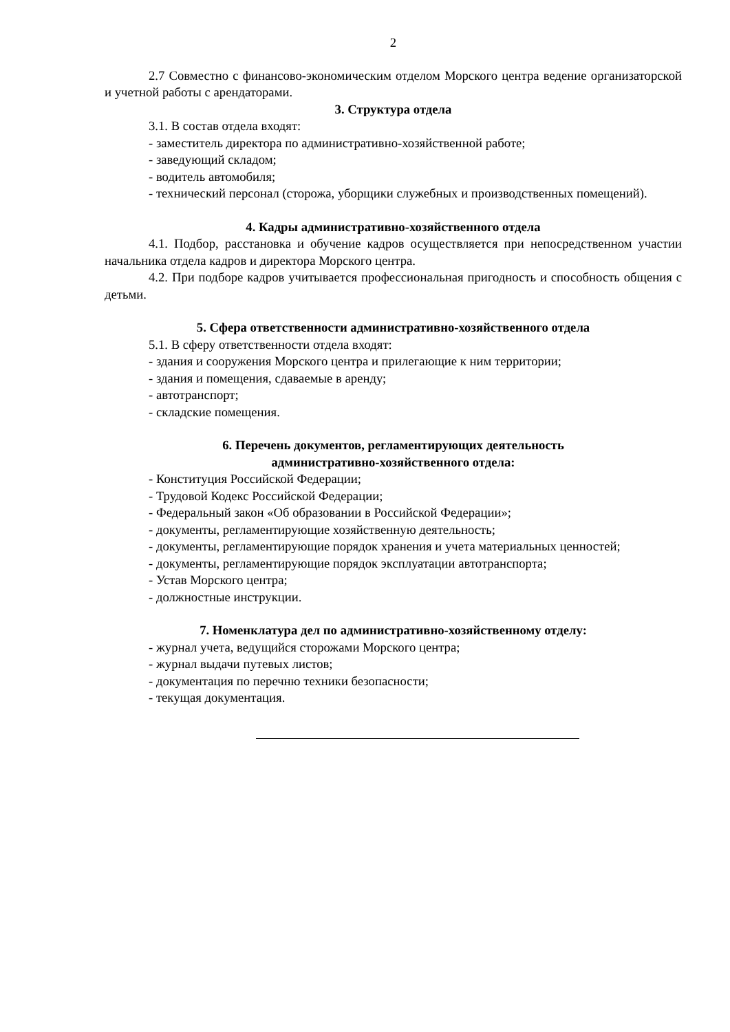2
2.7 Совместно с финансово-экономическим отделом Морского центра ведение организаторской и учетной работы с арендаторами.
3. Структура отдела
3.1. В состав отдела входят:
- заместитель директора по административно-хозяйственной работе;
- заведующий складом;
- водитель автомобиля;
- технический персонал (сторожа, уборщики служебных и производственных помещений).
4. Кадры административно-хозяйственного отдела
4.1. Подбор, расстановка и обучение кадров осуществляется при непосредственном участии начальника отдела кадров и директора Морского центра.
4.2. При подборе кадров учитывается профессиональная пригодность и способность общения с детьми.
5. Сфера ответственности административно-хозяйственного отдела
5.1. В сферу ответственности отдела входят:
- здания и сооружения Морского центра и прилегающие к ним территории;
- здания и помещения, сдаваемые в аренду;
- автотранспорт;
- складские помещения.
6. Перечень документов, регламентирующих деятельность
административно-хозяйственного отдела:
- Конституция Российской Федерации;
- Трудовой Кодекс Российской Федерации;
- Федеральный закон «Об образовании в Российской Федерации»;
- документы, регламентирующие хозяйственную деятельность;
- документы, регламентирующие порядок хранения и учета материальных ценностей;
- документы, регламентирующие порядок эксплуатации автотранспорта;
- Устав Морского центра;
- должностные инструкции.
7. Номенклатура дел по административно-хозяйственному отделу:
- журнал учета, ведущийся сторожами Морского центра;
- журнал выдачи путевых листов;
- документация по перечню техники безопасности;
- текущая документация.